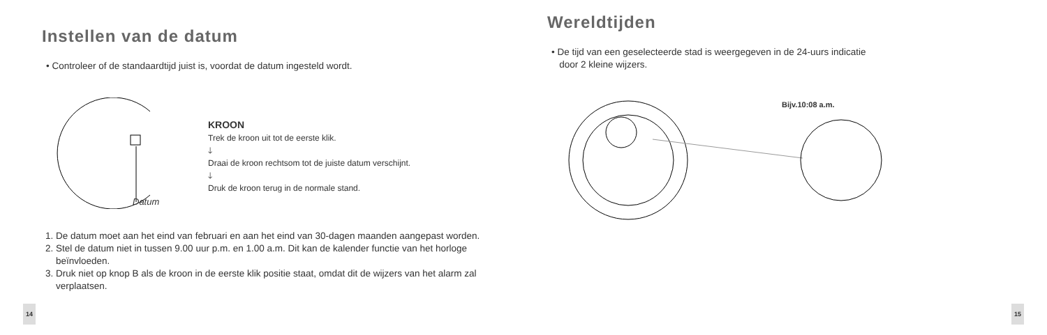Instellen van de datum
• Controleer of de standaardtijd juist is, voordat de datum ingesteld wordt.
KROON
Trek de kroon uit tot de eerste klik.
🡓
Draai de kroon rechtsom tot de juiste datum verschijnt.
🡓
Druk de kroon terug in de normale stand.
Datum
1. De datum moet aan het eind van februari en aan het eind van 30-dagen maanden aangepast worden.
2. Stel de datum niet in tussen 9.00 uur p.m. en 1.00 a.m. Dit kan de kalender functie van het horloge beïnvloeden.
3. Druk niet op knop B als de kroon in de eerste klik positie staat, omdat dit de wijzers van het alarm zal verplaatsen.
14
Wereldtijden
• De tijd van een geselecteerde stad is weergegeven in de 24-uurs indicatie
door 2 kleine wijzers.
Bijv.10:08 a.m.
15